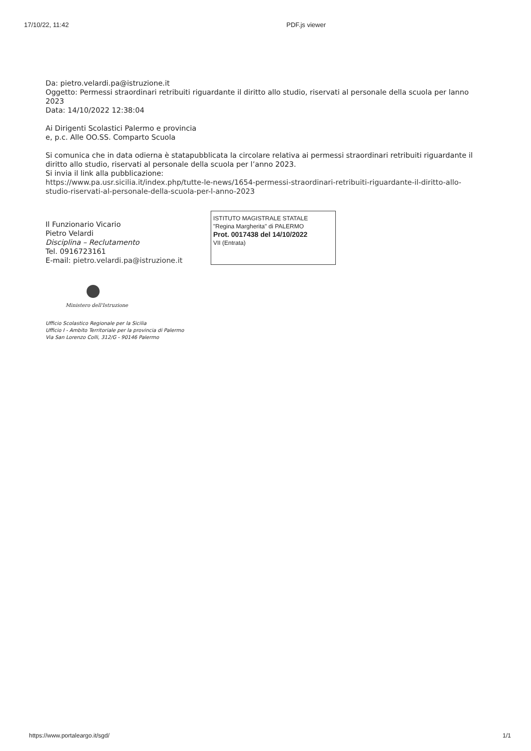17/10/22, 11:42 PDF.js viewer
Da: pietro.velardi.pa@istruzione.it
Oggetto: Permessi straordinari retribuiti riguardante il diritto allo studio, riservati al personale della scuola per lanno 2023
Data: 14/10/2022 12:38:04
Ai Dirigenti Scolastici Palermo e provincia
e, p.c. Alle OO.SS. Comparto Scuola
Si comunica che in data odierna è statapubblicata la circolare relativa ai permessi straordinari retribuiti riguardante il diritto allo studio, riservati al personale della scuola per l’anno 2023.
Si invia il link alla pubblicazione:
https://www.pa.usr.sicilia.it/index.php/tutte-le-news/1654-permessi-straordinari-retribuiti-riguardante-il-diritto-allo-studio-riservati-al-personale-della-scuola-per-l-anno-2023
Il Funzionario Vicario
Pietro Velardi
Disciplina – Reclutamento
Tel. 0916723161
E-mail: pietro.velardi.pa@istruzione.it
ISTITUTO MAGISTRALE STATALE
"Regina Margherita" di PALERMO
Prot. 0017438 del 14/10/2022
VII (Entrata)
Ministero dell'Istruzione
Ufficio Scolastico Regionale per la Sicilia
Ufficio I - Ambito Territoriale per la provincia di Palermo
Via San Lorenzo Colli, 312/G - 90146 Palermo
https://www.portaleargo.it/sgd/ 1/1